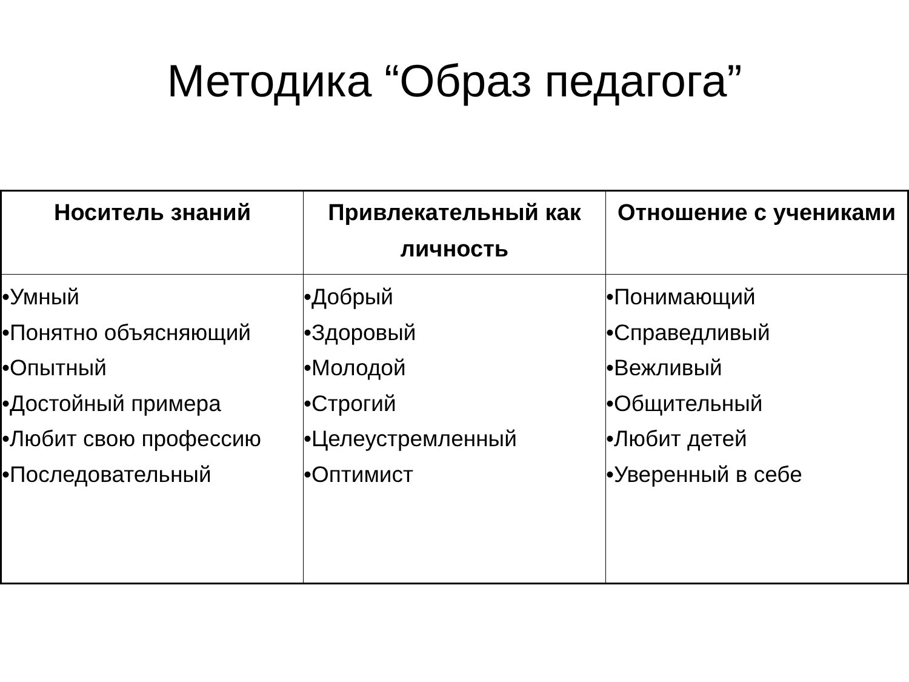Методика “Образ педагога”
| Носитель знаний | Привлекательный как личность | Отношение с учениками |
| --- | --- | --- |
| •Умный •Понятно объясняющий •Опытный •Достойный примера •Любит свою профессию •Последовательный | •Добрый •Здоровый •Молодой •Строгий •Целеустремленный •Оптимист | •Понимающий •Справедливый •Вежливый •Общительный •Любит детей •Уверенный в себе |